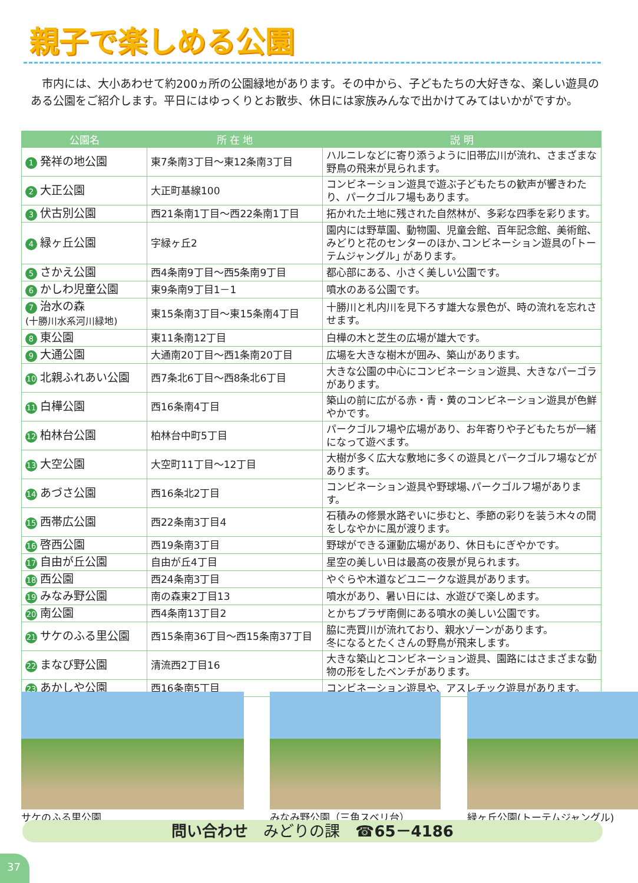親子で楽しめる公園
市内には、大小あわせて約200ヵ所の公園緑地があります。その中から、子どもたちの大好きな、楽しい遊具のある公園をご紹介します。平日にはゆっくりとお散歩、休日には家族みんなで出かけてみてはいかがですか。
| 公園名 | 所 在 地 | 説 明 |
| --- | --- | --- |
| 1 発祥の地公園 | 東7条南3丁目～東12条南3丁目 | ハルニレなどに寄り添うように旧帯広川が流れ、さまざまな野鳥の飛来が見られます。 |
| 2 大正公園 | 大正町基線100 | コンビネーション遊具で遊ぶ子どもたちの歓声が響きわたり、パークゴルフ場もあります。 |
| 3 伏古別公園 | 西21条南1丁目～西22条南1丁目 | 拓かれた土地に残された自然林が、多彩な四季を彩ります。 |
| 4 緑ヶ丘公園 | 字緑ヶ丘2 | 園内には野草園、動物園、児童会館、百年記念館、美術館、みどりと花のセンターのほか､コンビネーション遊具の｢トーテムジャングル｣ があります。 |
| 5 さかえ公園 | 西4条南9丁目～西5条南9丁目 | 都心部にある、小さく美しい公園です。 |
| 6 かしわ児童公園 | 東9条南9丁目1－1 | 噴水のある公園です。 |
| 7 治水の森 (十勝川水系河川緑地) | 東15条南3丁目～東15条南4丁目 | 十勝川と札内川を見下ろす雄大な景色が、時の流れを忘れさせます。 |
| 8 東公園 | 東11条南12丁目 | 白樺の木と芝生の広場が雄大です。 |
| 9 大通公園 | 大通南20丁目～西1条南20丁目 | 広場を大きな樹木が囲み、築山があります。 |
| 10 北親ふれあい公園 | 西7条北6丁目～西8条北6丁目 | 大きな公園の中心にコンビネーション遊具、大きなパーゴラがあります。 |
| 11 白樺公園 | 西16条南4丁目 | 築山の前に広がる赤・青・黄のコンビネーション遊具が色鮮やかです。 |
| 12 柏林台公園 | 柏林台中町5丁目 | パークゴルフ場や広場があり、お年寄りや子どもたちが一緒になって遊べます。 |
| 13 大空公園 | 大空町11丁目～12丁目 | 大樹が多く広大な敷地に多くの遊具とパークゴルフ場などがあります。 |
| 14 あづさ公園 | 西16条北2丁目 | コンビネーション遊具や野球場､パークゴルフ場があります。 |
| 15 西帯広公園 | 西22条南3丁目4 | 石積みの修景水路ぞいに歩むと、季節の彩りを装う木々の間をしなやかに風が渡ります。 |
| 16 啓西公園 | 西19条南3丁目 | 野球ができる運動広場があり、休日もにぎやかです。 |
| 17 自由が丘公園 | 自由が丘4丁目 | 星空の美しい日は最高の夜景が見られます。 |
| 18 西公園 | 西24条南3丁目 | やぐらや木道などユニークな遊具があります。 |
| 19 みなみ野公園 | 南の森東2丁目13 | 噴水があり、暑い日には、水遊びで楽しめます。 |
| 20 南公園 | 西4条南13丁目2 | とかちプラザ南側にある噴水の美しい公園です。 |
| 21 サケのふる里公園 | 西15条南36丁目～西15条南37丁目 | 脇に売買川が流れており、親水ゾーンがあります。 冬になるとたくさんの野鳥が飛来します。 |
| 22 まなび野公園 | 清流西2丁目16 | 大きな築山とコンビネーション遊具、園路にはさまざまな動物の形をしたベンチがあります。 |
| 23 あかしや公園 | 西16条南5丁目 | コンビネーション遊具や、アスレチック遊具があります。 |
サケのふる里公園 みなみ野公園（三角スベリ台） 緑ヶ丘公園(トーテムジャングル)
問い合わせ　みどりの課　☎65－4186
37